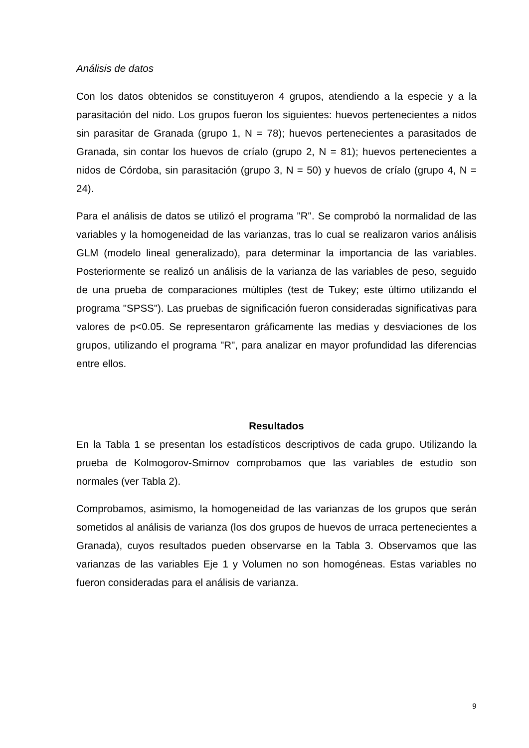Análisis de datos
Con los datos obtenidos se constituyeron 4 grupos, atendiendo a la especie y a la parasitación del nido. Los grupos fueron los siguientes: huevos pertenecientes a nidos sin parasitar de Granada (grupo 1, N = 78); huevos pertenecientes a parasitados de Granada, sin contar los huevos de críalo (grupo 2, N = 81); huevos pertenecientes a nidos de Córdoba, sin parasitación (grupo 3, N = 50) y huevos de críalo (grupo 4, N = 24).
Para el análisis de datos se utilizó el programa "R". Se comprobó la normalidad de las variables y la homogeneidad de las varianzas, tras lo cual se realizaron varios análisis GLM (modelo lineal generalizado), para determinar la importancia de las variables. Posteriormente se realizó un análisis de la varianza de las variables de peso, seguido de una prueba de comparaciones múltiples (test de Tukey; este último utilizando el programa "SPSS"). Las pruebas de significación fueron consideradas significativas para valores de p<0.05. Se representaron gráficamente las medias y desviaciones de los grupos, utilizando el programa "R", para analizar en mayor profundidad las diferencias entre ellos.
Resultados
En la Tabla 1 se presentan los estadísticos descriptivos de cada grupo. Utilizando la prueba de Kolmogorov-Smirnov comprobamos que las variables de estudio son normales (ver Tabla 2).
Comprobamos, asimismo, la homogeneidad de las varianzas de los grupos que serán sometidos al análisis de varianza (los dos grupos de huevos de urraca pertenecientes a Granada), cuyos resultados pueden observarse en la Tabla 3. Observamos que las varianzas de las variables Eje 1 y Volumen no son homogéneas. Estas variables no fueron consideradas para el análisis de varianza.
9